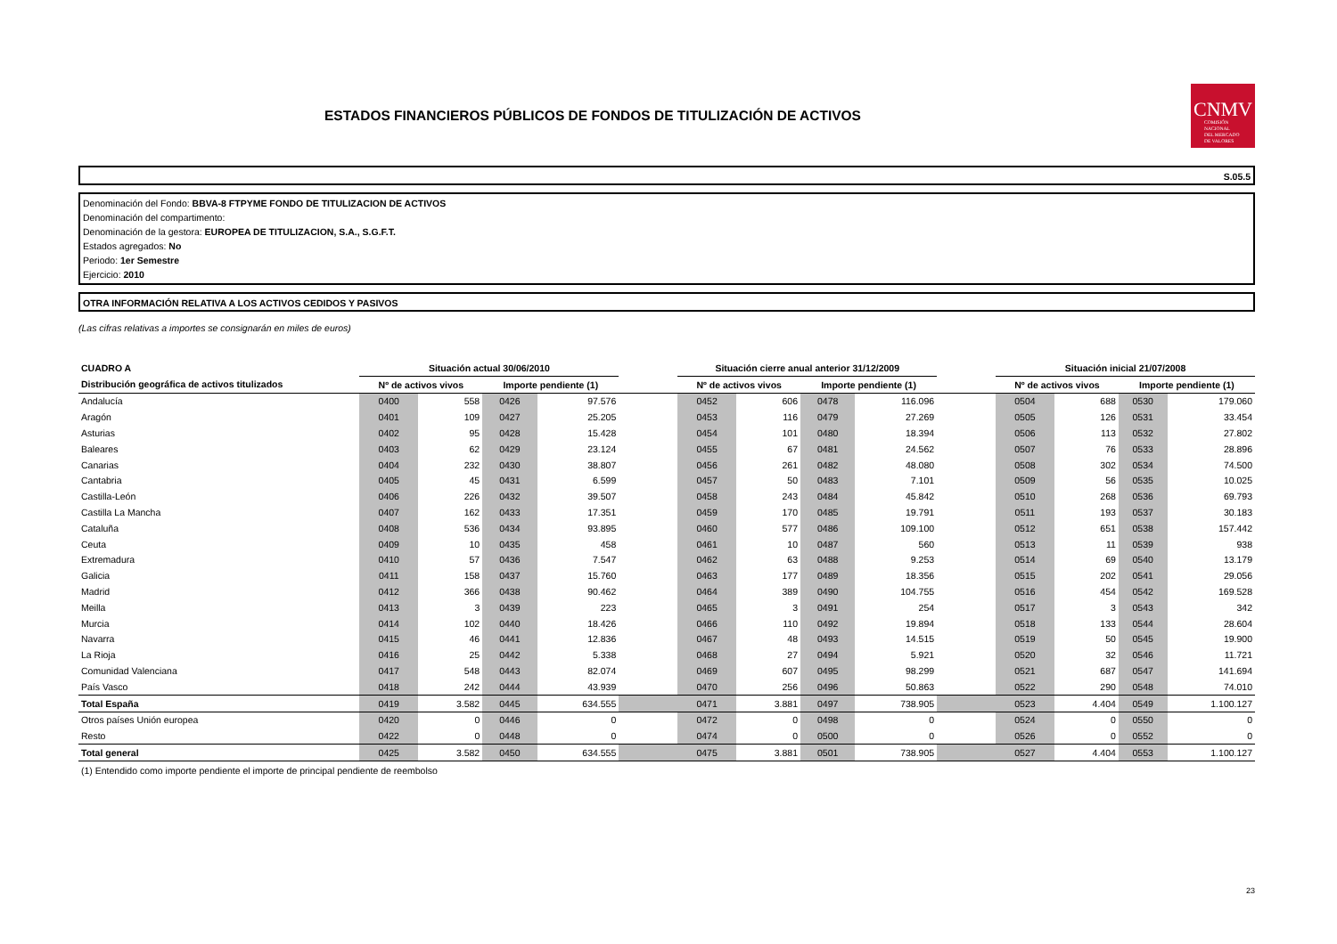ESTADOS FINANCIEROS PÚBLICOS DE FONDOS DE TITULIZACIÓN DE ACTIVOS
CNMV
COMISIÓN
NACIONAL
DEL MERCADO
DE VALORES
S.05.5
Denominación del Fondo: BBVA-8 FTPYME FONDO DE TITULIZACION DE ACTIVOS
Denominación del compartimento:
Denominación de la gestora: EUROPEA DE TITULIZACION, S.A., S.G.F.T.
Estados agregados: No
Periodo: 1er Semestre
Ejercicio: 2010
OTRA INFORMACIÓN RELATIVA A LOS ACTIVOS CEDIDOS Y PASIVOS
(Las cifras relativas a importes se consignarán en miles de euros)
| CUADRO A | Situación actual 30/06/2010 | | | | | Situación cierre anual anterior 31/12/2009 | | | | | Situación inicial 21/07/2008 | | | |
| --- | --- | --- | --- | --- | --- | --- | --- | --- | --- | --- | --- | --- | --- | --- |
| Distribución geográfica de activos titulizados | Nº de activos vivos | | Importe pendiente (1) | | | Nº de activos vivos | | Importe pendiente (1) | | | Nº de activos vivos | | Importe pendiente (1) | |
| Andalucía | 0400 | 558 | 0426 | 97.576 | | 0452 | 606 | 0478 | 116.096 | | 0504 | 688 | 0530 | 179.060 |
| Aragón | 0401 | 109 | 0427 | 25.205 | | 0453 | 116 | 0479 | 27.269 | | 0505 | 126 | 0531 | 33.454 |
| Asturias | 0402 | 95 | 0428 | 15.428 | | 0454 | 101 | 0480 | 18.394 | | 0506 | 113 | 0532 | 27.802 |
| Baleares | 0403 | 62 | 0429 | 23.124 | | 0455 | 67 | 0481 | 24.562 | | 0507 | 76 | 0533 | 28.896 |
| Canarias | 0404 | 232 | 0430 | 38.807 | | 0456 | 261 | 0482 | 48.080 | | 0508 | 302 | 0534 | 74.500 |
| Cantabria | 0405 | 45 | 0431 | 6.599 | | 0457 | 50 | 0483 | 7.101 | | 0509 | 56 | 0535 | 10.025 |
| Castilla-León | 0406 | 226 | 0432 | 39.507 | | 0458 | 243 | 0484 | 45.842 | | 0510 | 268 | 0536 | 69.793 |
| Castilla La Mancha | 0407 | 162 | 0433 | 17.351 | | 0459 | 170 | 0485 | 19.791 | | 0511 | 193 | 0537 | 30.183 |
| Cataluña | 0408 | 536 | 0434 | 93.895 | | 0460 | 577 | 0486 | 109.100 | | 0512 | 651 | 0538 | 157.442 |
| Ceuta | 0409 | 10 | 0435 | 458 | | 0461 | 10 | 0487 | 560 | | 0513 | 11 | 0539 | 938 |
| Extremadura | 0410 | 57 | 0436 | 7.547 | | 0462 | 63 | 0488 | 9.253 | | 0514 | 69 | 0540 | 13.179 |
| Galicia | 0411 | 158 | 0437 | 15.760 | | 0463 | 177 | 0489 | 18.356 | | 0515 | 202 | 0541 | 29.056 |
| Madrid | 0412 | 366 | 0438 | 90.462 | | 0464 | 389 | 0490 | 104.755 | | 0516 | 454 | 0542 | 169.528 |
| Meilla | 0413 | 3 | 0439 | 223 | | 0465 | 3 | 0491 | 254 | | 0517 | 3 | 0543 | 342 |
| Murcia | 0414 | 102 | 0440 | 18.426 | | 0466 | 110 | 0492 | 19.894 | | 0518 | 133 | 0544 | 28.604 |
| Navarra | 0415 | 46 | 0441 | 12.836 | | 0467 | 48 | 0493 | 14.515 | | 0519 | 50 | 0545 | 19.900 |
| La Rioja | 0416 | 25 | 0442 | 5.338 | | 0468 | 27 | 0494 | 5.921 | | 0520 | 32 | 0546 | 11.721 |
| Comunidad Valenciana | 0417 | 548 | 0443 | 82.074 | | 0469 | 607 | 0495 | 98.299 | | 0521 | 687 | 0547 | 141.694 |
| País Vasco | 0418 | 242 | 0444 | 43.939 | | 0470 | 256 | 0496 | 50.863 | | 0522 | 290 | 0548 | 74.010 |
| Total España | 0419 | 3.582 | 0445 | 634.555 | | 0471 | 3.881 | 0497 | 738.905 | | 0523 | 4.404 | 0549 | 1.100.127 |
| Otros países Unión europea | 0420 | 0 | 0446 | 0 | | 0472 | 0 | 0498 | 0 | | 0524 | 0 | 0550 | 0 |
| Resto | 0422 | 0 | 0448 | 0 | | 0474 | 0 | 0500 | 0 | | 0526 | 0 | 0552 | 0 |
| Total general | 0425 | 3.582 | 0450 | 634.555 | | 0475 | 3.881 | 0501 | 738.905 | | 0527 | 4.404 | 0553 | 1.100.127 |
(1) Entendido como importe pendiente el importe de principal pendiente de reembolso
23